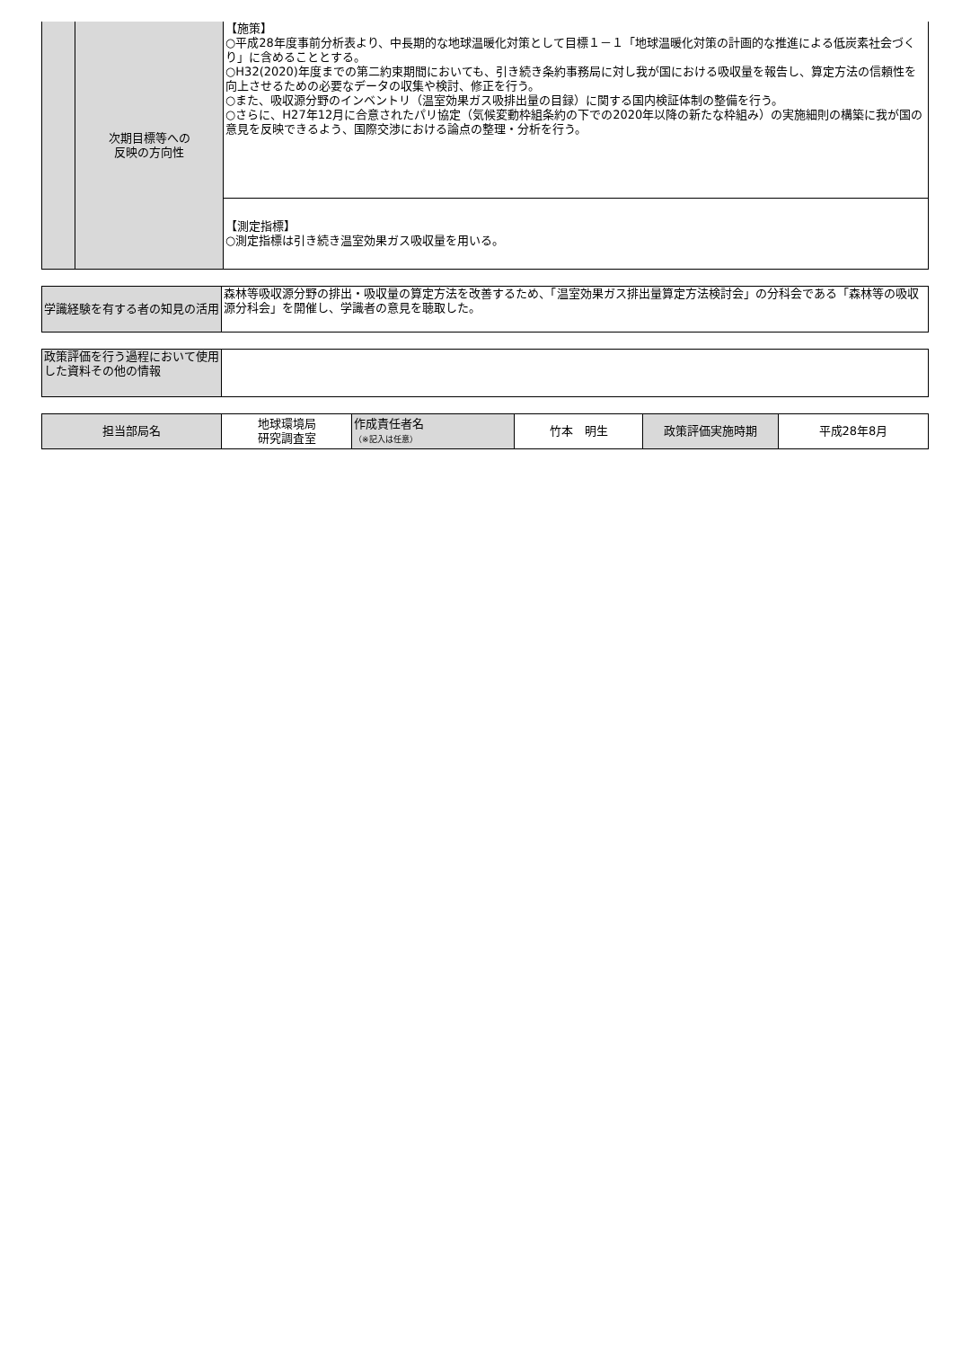| | 次期目標等への 反映の方向性 | 【施策】 ○平成28年度事前分析表より、中長期的な地球温暖化対策として目標１－１「地球温暖化対策の計画的な推進による低炭素社会づくり」に含めることとする。 ○H32(2020)年度までの第二約束期間においても、引き続き条約事務局に対し我が国における吸収量を報告し、算定方法の信頼性を向上させるための必要なデータの収集や検討、修正を行う。 ○また、吸収源分野のインベントリ（温室効果ガス吸排出量の目録）に関する国内検証体制の整備を行う。 ○さらに、H27年12月に合意されたパリ協定（気候変動枠組条約の下での2020年以降の新たな枠組み）の実施細則の構築に我が国の意見を反映できるよう、国際交渉における論点の整理・分析を行う。 |
| | | 【測定指標】 ○測定指標は引き続き温室効果ガス吸収量を用いる。 |
| 学識経験を有する者の知見の活用 | 森林等吸収源分野の排出・吸収量の算定方法を改善するため、「温室効果ガス排出量算定方法検討会」の分科会である「森林等の吸収源分科会」を開催し、学識者の意見を聴取した。 |
| 政策評価を行う過程において使用した資料その他の情報 | |
| 担当部局名 | 地球環境局 研究調査室 | 作成責任者名 （※記入は任意） | 竹本 明生 | 政策評価実施時期 | 平成28年8月 |